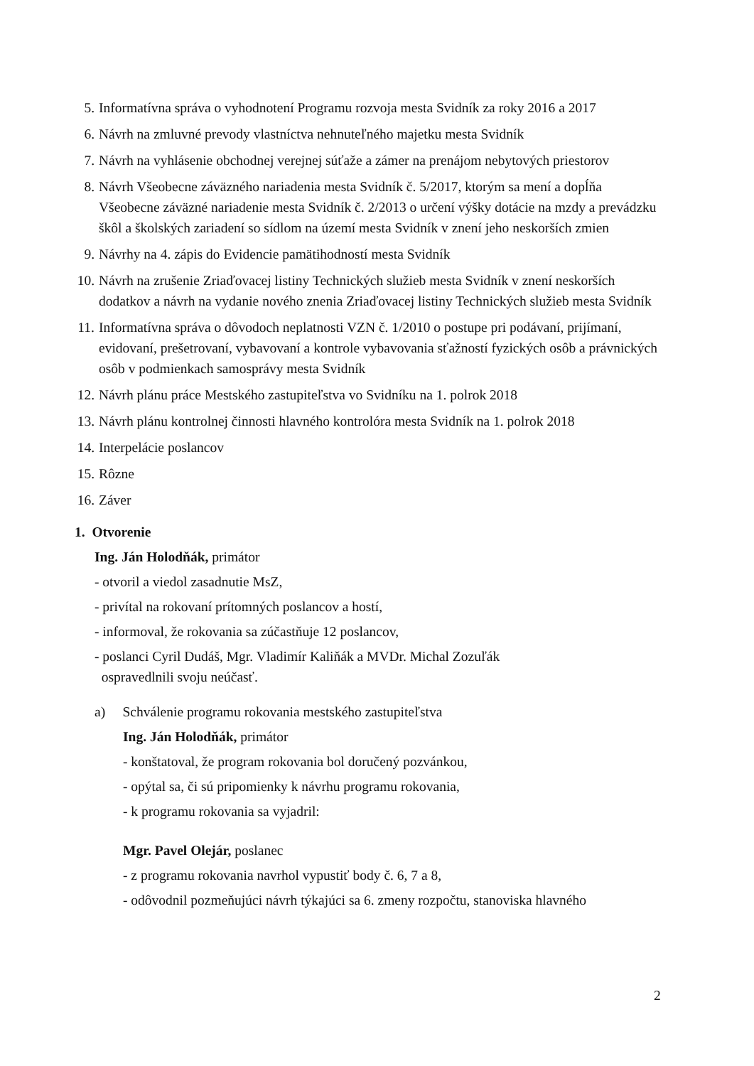5. Informatívna správa o vyhodnotení Programu rozvoja mesta Svidník za roky 2016 a 2017
6. Návrh na zmluvné prevody vlastníctva nehnuteľného majetku mesta Svidník
7. Návrh na vyhlásenie obchodnej verejnej súťaže a zámer na prenájom nebytových priestorov
8. Návrh Všeobecne záväzného nariadenia mesta Svidník č. 5/2017, ktorým sa mení a dopĺňa Všeobecne záväzné nariadenie mesta Svidník č. 2/2013 o určení výšky dotácie na mzdy a prevádzku škôl a školských zariadení so sídlom na území mesta Svidník v znení jeho neskorších zmien
9. Návrhy na 4. zápis do Evidencie pamätihodností mesta Svidník
10. Návrh na zrušenie Zriaďovacej listiny Technických služieb mesta Svidník v znení neskorších dodatkov a návrh na vydanie nového znenia Zriaďovacej listiny Technických služieb mesta Svidník
11. Informatívna správa o dôvodoch neplatnosti VZN č. 1/2010 o postupe pri podávaní, prijímaní, evidovaní, prešetrovaní, vybavovaní a kontrole vybavovania sťažností fyzických osôb a právnických osôb v podmienkach samosprávy mesta Svidník
12. Návrh plánu práce Mestského zastupiteľstva vo Svidníku na 1. polrok 2018
13. Návrh plánu kontrolnej činnosti hlavného kontrolóra mesta Svidník na 1. polrok 2018
14. Interpelácie poslancov
15. Rôzne
16. Záver
1. Otvorenie
Ing. Ján Holodňák, primátor
- otvoril a viedol zasadnutie MsZ,
- privítal na rokovaní prítomných poslancov a hostí,
- informoval, že rokovania sa zúčastňuje 12 poslancov,
- poslanci Cyril Dudáš, Mgr. Vladimír Kaliňák a MVDr. Michal Zozuľák
ospravedlnili svoju neúčasť.
a) Schválenie programu rokovania mestského zastupiteľstva
Ing. Ján Holodňák, primátor
- konštatoval, že program rokovania bol doručený pozvánkou,
- opýtal sa, či sú pripomienky k návrhu programu rokovania,
- k programu rokovania sa vyjadril:
Mgr. Pavel Olejár, poslanec
- z programu rokovania navrhol vypustiť body č. 6, 7 a 8,
- odôvodnil pozmeňujúci návrh týkajúci sa 6. zmeny rozpočtu, stanoviska hlavného
2